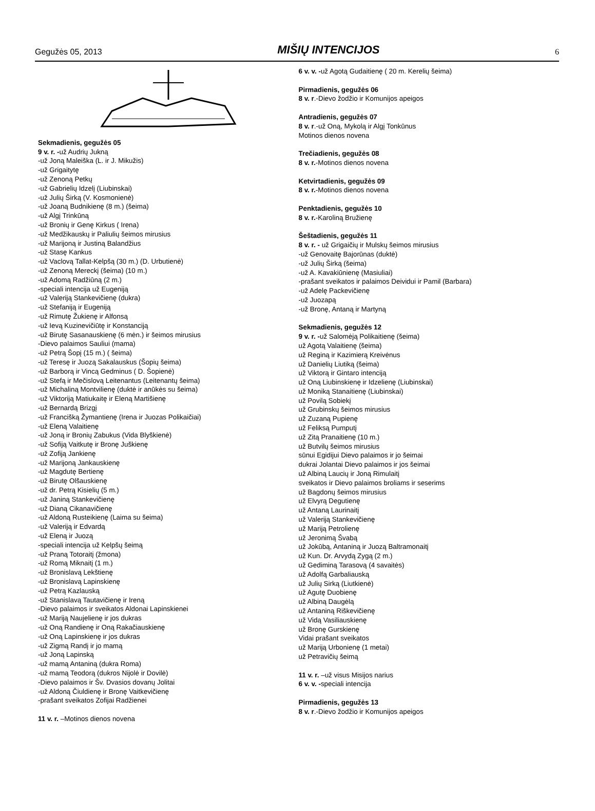Gegužės 05, 2013 MIŠIŲ INTENCIJOS 6
Sekmadienis, gegužės 05
9 v. r. -už Audrių Jukną
-už Joną Maleiška (L. ir J. Mikužis)
-už Grigaitytę
-už Zenoną Petkų
-už Gabrielių Idzelį (Liubinskai)
-už Julių Širką (V. Kosmonienė)
-už Joaną Budnikienę (8 m.) (šeima)
-už Algį Trinkūną
-už Bronių ir Genę Kirkus ( Irena)
-už Medžikauskų ir Paliulių šeimos mirusius
-už Marijoną ir Justiną Balandžius
-už Stasę Kankus
-už Vaclovą Tallat-Kelpšą (30 m.) (D. Urbutienė)
-už Zenoną Mereckį (šeima) (10 m.)
-už Adomą Radžiūną (2 m.)
-speciali intencija už Eugeniją
-už Valeriją Stankevičienę (dukra)
-už Stefaniją ir Eugeniją
-už Rimutę Žukienę ir Alfonsą
-už Ievą Kuzinevičiūtę ir Konstanciją
-už Birutę Sasanauskienę (6 mėn.) ir šeimos mirusius
-Dievo palaimos Sauliui (mama)
-už Petrą Šopį (15 m.) ( šeima)
-už Teresę ir Juozą Sakalauskus (Šopių šeima)
-už Barborą ir Vincą Gedminus ( D. Šopienė)
-už Stefą ir Mečislovą Leitenantus (Leitenantų šeima)
-už Michaliną Montvilienę (duktė ir anūkės su šeima)
-už Viktoriją Matiukaitę ir Eleną Martišienę
-už Bernardą Brizgį
-už Francišką Žymantienę (Irena ir Juozas Polikaičiai)
-už Eleną Valaitienę
-už Joną ir Bronių Zabukus (Vida Blyškienė)
-už Sofiją Vaitkutę ir Bronę Juškienę
-už Zofiją Jankienę
-už Marijoną Jankauskienę
-už Magdutę Bertienę
-už Birutę Olšauskienę
-už dr. Petrą Kisielių (5 m.)
-už Janiną Stankevičienę
-už Dianą Cikanavičienę
-už Aldoną Rusteikienę (Laima su šeima)
-už Valeriją ir Edvardą
-už Eleną ir Juozą
-speciali intencija už Kelpšų šeimą
-už Praną Totoraitį (žmona)
-už Romą Miknaitį (1 m.)
-už Bronislavą Lekštienę
-už Bronislavą Lapinskienę
-už Petrą Kazlauską
-už Stanislavą Tautavičienę ir Ireną
-Dievo palaimos ir sveikatos Aldonai Lapinskienei
-už Mariją Naujelienę ir jos dukras
-už Oną Randienę ir Oną Rakačiauskienę
-už Oną Lapinskienę ir jos dukras
-už Zigmą Randį ir jo mamą
-už Joną Lapinską
-už mamą Antaniną (dukra Roma)
-už mamą Teodorą (dukros Nijolė ir Dovilė)
-Dievo palaimos ir Šv. Dvasios dovanų Jolitai
-už Aldoną Čiuldienę ir Bronę Vaitkevičienę
-prašant sveikatos Zofijai Radžienei
11 v. r. –Motinos dienos novena
6 v. v. -už Agotą Gudaitienę ( 20 m. Kerelių šeima)
Pirmadienis, gegužės 06
8 v. r.-Dievo žodžio ir Komunijos apeigos
Antradienis, gegužės 07
8 v. r.-už Oną, Mykolą ir Algį Tonkūnus
Motinos dienos novena
Trečiadienis, gegužės 08
8 v. r.-Motinos dienos novena
Ketvirtadienis, gegužės 09
8 v. r.-Motinos dienos novena
Penktadienis, gegužės 10
8 v. r.-Karoliną Bružienę
Šeštadienis, gegužės 11
8 v. r. - už Grigaičių ir Mulskų šeimos mirusius
-už Genovaitę Bajorūnas (duktė)
-už Julių Širką (šeima)
-už A. Kavakiūnienę (Masiuliai)
-prašant sveikatos ir palaimos Deividui ir Pamil (Barbara)
-už Adelę Packevičienę
-už Juozapą
-už Bronę, Antaną ir Martyną
Sekmadienis, gegužės 12
9 v. r. -už Salomėją Polikaitienę (šeima)
už Agotą Valaitienę (šeima)
už Reginą ir Kazimierą Kreivėnus
už Danielių Liutiką (šeima)
už Viktorą ir Gintaro intenciją
už Oną Liubinskienę ir Idzelienę (Liubinskai)
už Moniką Stanaitienę (Liubinskai)
už Povilą Sobiekį
už Grubinskų šeimos mirusius
už Zuzaną Pupienę
už Feliksą Pumputį
už Zitą Pranaitienę (10 m.)
už Butvilų šeimos mirusius
sūnui Egidijui Dievo palaimos ir jo šeimai
dukrai Jolantai Dievo palaimos ir jos šeimai
už Albiną Laucių ir Joną Rimulaitį
sveikatos ir Dievo palaimos broliams ir seserims
už Bagdonų šeimos mirusius
už Elvyrą Degutienę
už Antaną Laurinaitį
už Valeriją Stankevičienę
už Mariją Petrolienę
už Jeronimą Švabą
už Jokūbą, Antaniną ir Juozą Baltramonaitį
už Kun. Dr. Arvydą Zygą (2 m.)
už Gediminą Tarasovą (4 savaitės)
už Adolfą Garbaliauską
už Julių Sirką (Liutkienė)
už Agutę Duobienę
už Albiną Daugėlą
už Antaniną Riškevičienę
už Vidą Vasiliauskienę
už Bronę Gurskienę
Vidai prašant sveikatos
už Mariją Urbonienę (1 metai)
už Petravičių šeimą
11 v. r. –už visus Misijos narius
6 v. v. -speciali intencija
Pirmadienis, gegužės 13
8 v. r.-Dievo žodžio ir Komunijos apeigos